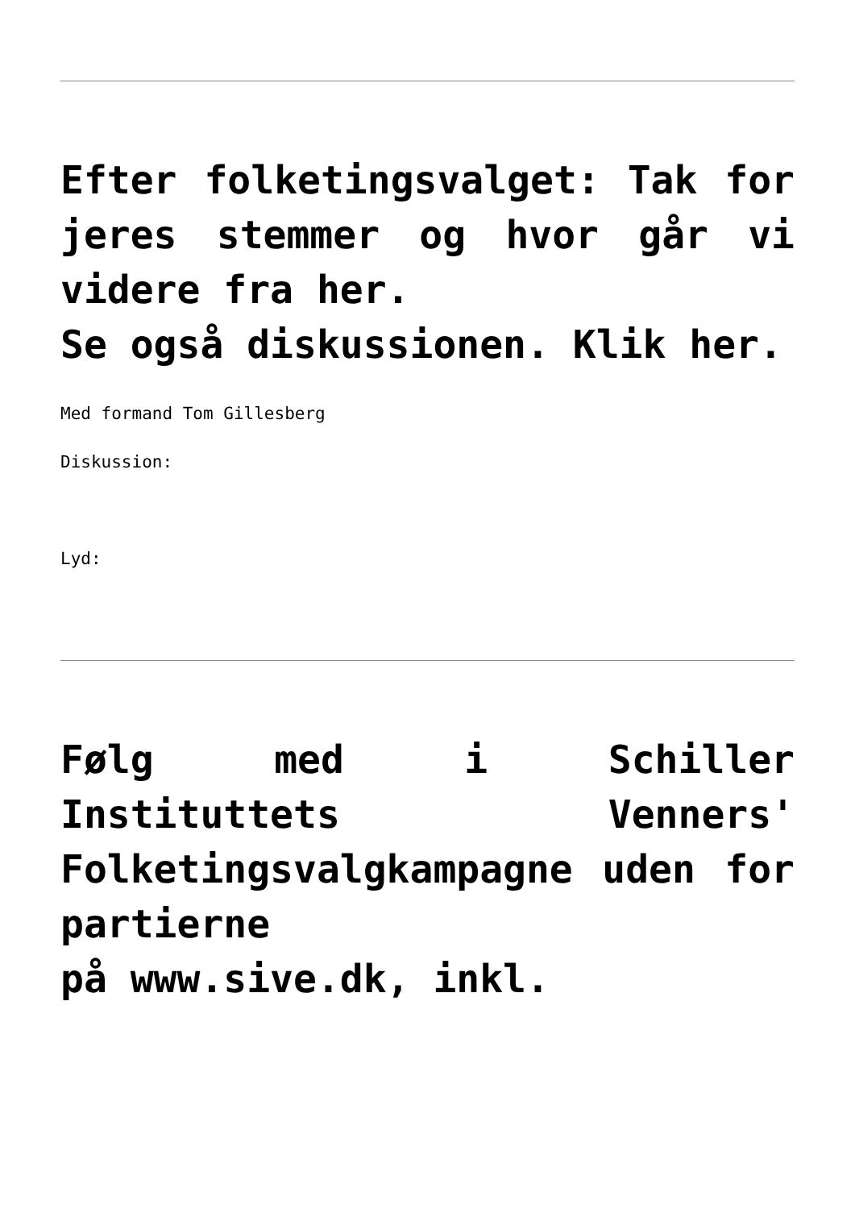Efter folketingsvalget: Tak for jeres stemmer og hvor går vi videre fra her.
Se også diskussionen. Klik her.
Med formand Tom Gillesberg
Diskussion:
Lyd:
Følg med i Schiller Instituttets Venners' Folketingsvalgkampagne uden for partierne
på www.sive.dk, inkl.